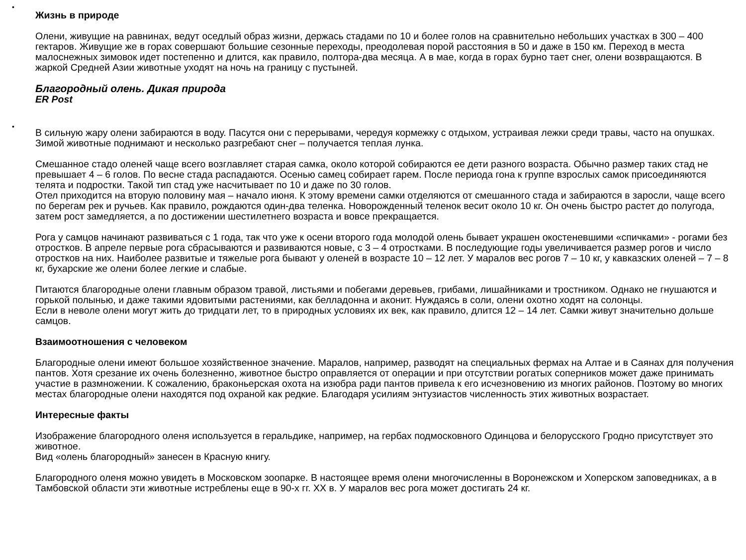•
Жизнь в природе
Олени, живущие на равнинах, ведут оседлый образ жизни, держась стадами по 10 и более голов на сравнительно небольших участках в 300 – 400 гектаров. Живущие же в горах совершают большие сезонные переходы, преодолевая порой расстояния в 50 и даже в 150 км. Переход в места малоснежных зимовок идет постепенно и длится, как правило, полтора-два месяца. А в мае, когда в горах бурно тает снег, олени возвращаются. В жаркой Средней Азии животные уходят на ночь на границу с пустыней.
Благородный олень. Дикая природа
ER Post
•
В сильную жару олени забираются в воду. Пасутся они с перерывами, чередуя кормежку с отдыхом, устраивая лежки среди травы, часто на опушках. Зимой животные поднимают и несколько разгребают снег – получается теплая лунка.
Смешанное стадо оленей чаще всего возглавляет старая самка, около которой собираются ее дети разного возраста. Обычно размер таких стад не превышает 4 – 6 голов. По весне стада распадаются. Осенью самец собирает гарем. После периода гона к группе взрослых самок присоединяются телята и подростки. Такой тип стад уже насчитывает по 10 и даже по 30 голов.
Отел приходится на вторую половину мая – начало июня. К этому времени самки отделяются от смешанного стада и забираются в заросли, чаще всего по берегам рек и ручьев. Как правило, рождаются один-два теленка. Новорожденный теленок весит около 10 кг. Он очень быстро растет до полугода, затем рост замедляется, а по достижении шестилетнего возраста и вовсе прекращается.
Рога у самцов начинают развиваться с 1 года, так что уже к осени второго года молодой олень бывает украшен окостеневшими «спичками» - рогами без отростков. В апреле первые рога сбрасываются и развиваются новые, с 3 – 4 отростками. В последующие годы увеличивается размер рогов и число отростков на них. Наиболее развитые и тяжелые рога бывают у оленей в возрасте 10 – 12 лет. У маралов вес рогов 7 – 10 кг, у кавказских оленей – 7 – 8 кг, бухарские же олени более легкие и слабые.
Питаются благородные олени главным образом травой, листьями и побегами деревьев, грибами, лишайниками и тростником. Однако не гнушаются и горькой полынью, и даже такими ядовитыми растениями, как белладонна и аконит. Нуждаясь в соли, олени охотно ходят на солонцы.
Если в неволе олени могут жить до тридцати лет, то в природных условиях их век, как правило, длится 12 – 14 лет. Самки живут значительно дольше самцов.
Взаимоотношения с человеком
Благородные олени имеют большое хозяйственное значение. Маралов, например, разводят на специальных фермах на Алтае и в Саянах для получения пантов. Хотя срезание их очень болезненно, животное быстро оправляется от операции и при отсутствии рогатых соперников может даже принимать участие в размножении. К сожалению, браконьерская охота на изюбра ради пантов привела к его исчезновению из многих районов. Поэтому во многих местах благородные олени находятся под охраной как редкие. Благодаря усилиям энтузиастов численность этих животных возрастает.
Интересные факты
Изображение благородного оленя используется в геральдике, например, на гербах подмосковного Одинцова и белорусского Гродно присутствует это животное.
Вид «олень благородный» занесен в Красную книгу.
Благородного оленя можно увидеть в Московском зоопарке. В настоящее время олени многочисленны в Воронежском и Хоперском заповедниках, а в Тамбовской области эти животные истреблены еще в 90-х гг. XX в. У маралов вес рога может достигать 24 кг.